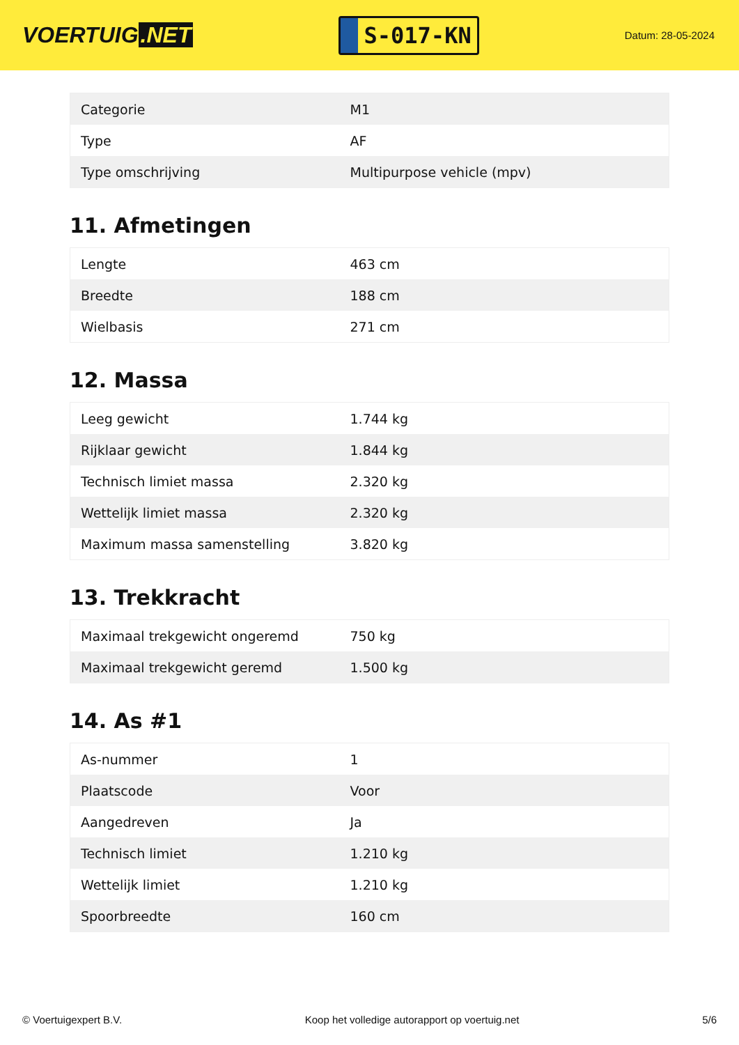VOERTUIG.NET
S-017-KN
Datum: 28-05-2024
| Categorie | M1 |
| Type | AF |
| Type omschrijving | Multipurpose vehicle (mpv) |
11. Afmetingen
| Lengte | 463 cm |
| Breedte | 188 cm |
| Wielbasis | 271 cm |
12. Massa
| Leeg gewicht | 1.744 kg |
| Rijklaar gewicht | 1.844 kg |
| Technisch limiet massa | 2.320 kg |
| Wettelijk limiet massa | 2.320 kg |
| Maximum massa samenstelling | 3.820 kg |
13. Trekkracht
| Maximaal trekgewicht ongeremd | 750 kg |
| Maximaal trekgewicht geremd | 1.500 kg |
14. As #1
| As-nummer | 1 |
| Plaatscode | Voor |
| Aangedreven | Ja |
| Technisch limiet | 1.210 kg |
| Wettelijk limiet | 1.210 kg |
| Spoorbreedte | 160 cm |
© Voertuigexpert B.V. Koop het volledige autorapport op voertuig.net 5/6